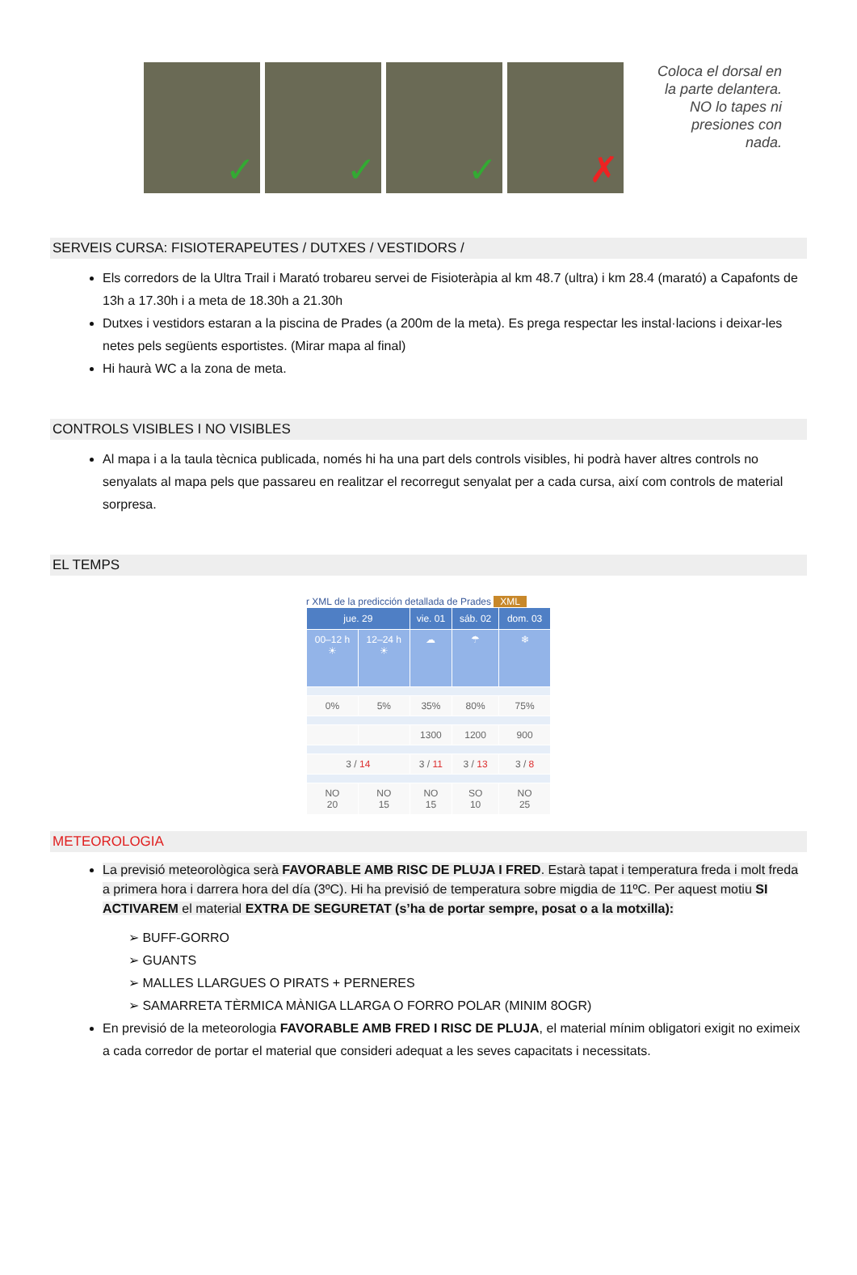✓
✓
✓
✗
Coloca el dorsal en la parte delantera. NO lo tapes ni presiones con nada.
SERVEIS CURSA: FISIOTERAPEUTES / DUTXES / VESTIDORS /
Els corredors de la Ultra Trail i Marató trobareu servei de Fisioteràpia al km 48.7 (ultra) i km 28.4 (marató) a Capafonts de 13h a 17.30h i a meta de 18.30h a 21.30h
Dutxes i vestidors estaran a la piscina de Prades (a 200m de la meta). Es prega respectar les instal·lacions i deixar-les netes pels següents esportistes. (Mirar mapa al final)
Hi haurà WC a la zona de meta.
CONTROLS VISIBLES I NO VISIBLES
Al mapa i a la taula tècnica publicada, només hi ha una part dels controls visibles, hi podrà haver altres controls no senyalats al mapa pels que passareu en realitzar el recorregut senyalat per a cada cursa, així com controls de material sorpresa.
EL TEMPS
r XML de la predicción detallada de Prades XML
| jue. 29 | | vie. 01 | sáb. 02 | dom. 03 |
| --- | --- | --- | --- | --- |
| 00–12 h ☀ | 12–24 h ☀ | ☁ | ☂ | ❄ |
| 0% | 5% | 35% | 80% | 75% |
| | | 1300 | 1200 | 900 |
| 3 / 14 | | 3 / 11 | 3 / 13 | 3 / 8 |
| NO 20 | NO 15 | NO 15 | SO 10 | NO 25 |
METEOROLOGIA
La previsió meteorològica serà FAVORABLE AMB RISC DE PLUJA I FRED. Estarà tapat i temperatura freda i molt freda a primera hora i darrera hora del día (3ºC). Hi ha previsió de temperatura sobre migdia de 11ºC. Per aquest motiu SI ACTIVAREM el material EXTRA DE SEGURETAT (s’ha de portar sempre, posat o a la motxilla):
➢ BUFF-GORRO
➢ GUANTS
➢ MALLES LLARGUES O PIRATS + PERNERES
➢ SAMARRETA TÈRMICA MÀNIGA LLARGA O FORRO POLAR (MINIM 8OGR)
En previsió de la meteorologia FAVORABLE AMB FRED I RISC DE PLUJA, el material mínim obligatori exigit no eximeix a cada corredor de portar el material que consideri adequat a les seves capacitats i necessitats.